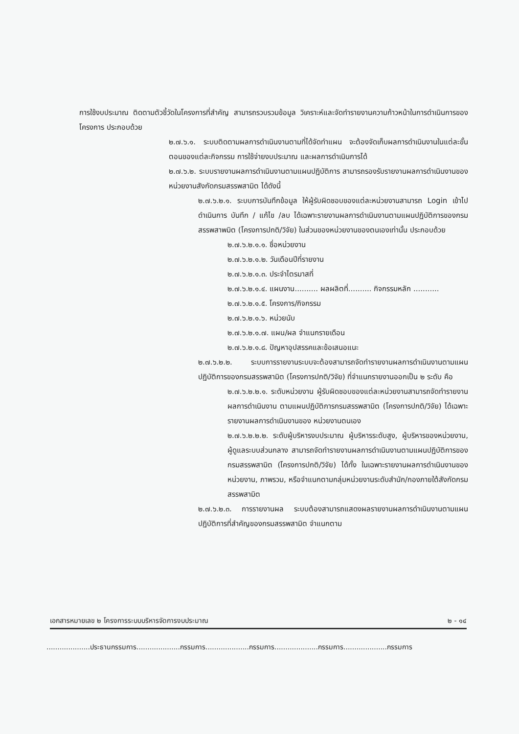การใช้งบประมาณ ติดตามตัวชี้วัดในโครงการที่สำคัญ สามารถรวบรวมข้อมูล วิเคราะห์และจัดทำรายงานความก้าวหน้าในการดำเนินการของโครงการ ประกอบด้วย
๒.๗.๖.๑. ระบบติดตามผลการดำเนินงานตามที่ได้จัดทำแผน จะต้องจัดเก็บผลการดำเนินงานในแต่ละขั้นตอนของแต่ละกิจกรรม การใช้จ่ายงบประมาณ และผลการดำเนินการได้
๒.๗.๖.๒. ระบบรายงานผลการดำเนินงานตามแผนปฏิบัติการ สามารถรองรับรายงานผลการดำเนินงานของหน่วยงานสังกัดกรมสรรพสามิต ได้ดังนี้
๒.๗.๖.๒.๑. ระบบการบันทึกข้อมูล ให้ผู้รับผิดชอบของแต่ละหน่วยงานสามารถ Login เข้าไปดำเนินการ บันทึก / แก้ไข /ลบ ได้เฉพาะรายงานผลการดำเนินงานตามแผนปฏิบัติการของกรมสรรพสาพมิต (โครงการปกติ/วิจัย) ในส่วนของหน่วยงานของตนเองเท่านั้น ประกอบด้วย
๒.๗.๖.๒.๑.๑. ชื่อหน่วยงาน
๒.๗.๖.๒.๑.๒. วันเดือนปีที่รายงาน
๒.๗.๖.๒.๑.๓. ประจำไตรมาสที่
๒.๗.๖.๒.๑.๔. แผนงาน.......... ผลผลิตที่.......... กิจกรรมหลัก ...........
๒.๗.๖.๒.๑.๕. โครงการ/กิจกรรม
๒.๗.๖.๒.๑.๖. หน่วยนับ
๒.๗.๖.๒.๑.๗. แผน/ผล จำแนกรายเดือน
๒.๗.๖.๒.๑.๘. ปัญหาอุปสรรคและข้อเสนอแนะ
๒.๗.๖.๒.๒. ระบบการรายงานระบบจะต้องสามารถจัดทำรายงานผลการดำเนินงานตามแผนปฏิบัติการของกรมสรรพสามิต (โครงการปกติ/วิจัย) ที่จำแนกรายงานออกเป็น ๒ ระดับ คือ
๒.๗.๖.๒.๒.๑. ระดับหน่วยงาน ผู้รับผิดชอบของแต่ละหน่วยงานสามารถจัดทำรายงานผลการดำเนินงาน ตามแผนปฏิบัติการกรมสรรพสามิต (โครงการปกติ/วิจัย) ได้เฉพาะรายงานผลการดำเนินงานของ หน่วยงานตนเอง
๒.๗.๖.๒.๒.๒. ระดับผู้บริหารงบประมาณ ผู้บริหารระดับสูง, ผู้บริหารของหน่วยงาน, ผู้ดูแลระบบส่วนกลาง สามารถจัดทำรายงานผลการดำเนินงานตามแผนปฏิบัติการของกรมสรรพสามิต (โครงการปกติ/วิจัย) ได้ทั้ง ในเฉพาะรายงานผลการดำเนินงานของหน่วยงาน, ภาพรวม, หรือจำแนกตามกลุ่มหน่วยงานระดับสำนัก/กองภายใต้สังกัดกรมสรรพสามิต
๒.๗.๖.๒.๓. การรายงานผล ระบบต้องสามารถแสดงผลรายงานผลการดำเนินงานตามแผนปฏิบัติการที่สำคัญของกรมสรรพสามิต จำแนกตาม
เอกสารหมายเลข ๒ โครงการระบบบริหารจัดการงบประมาณ ๒ - ๑๔
....................ประธานกรรมการ....................กรรมการ....................กรรมการ....................กรรมการ....................กรรมการ